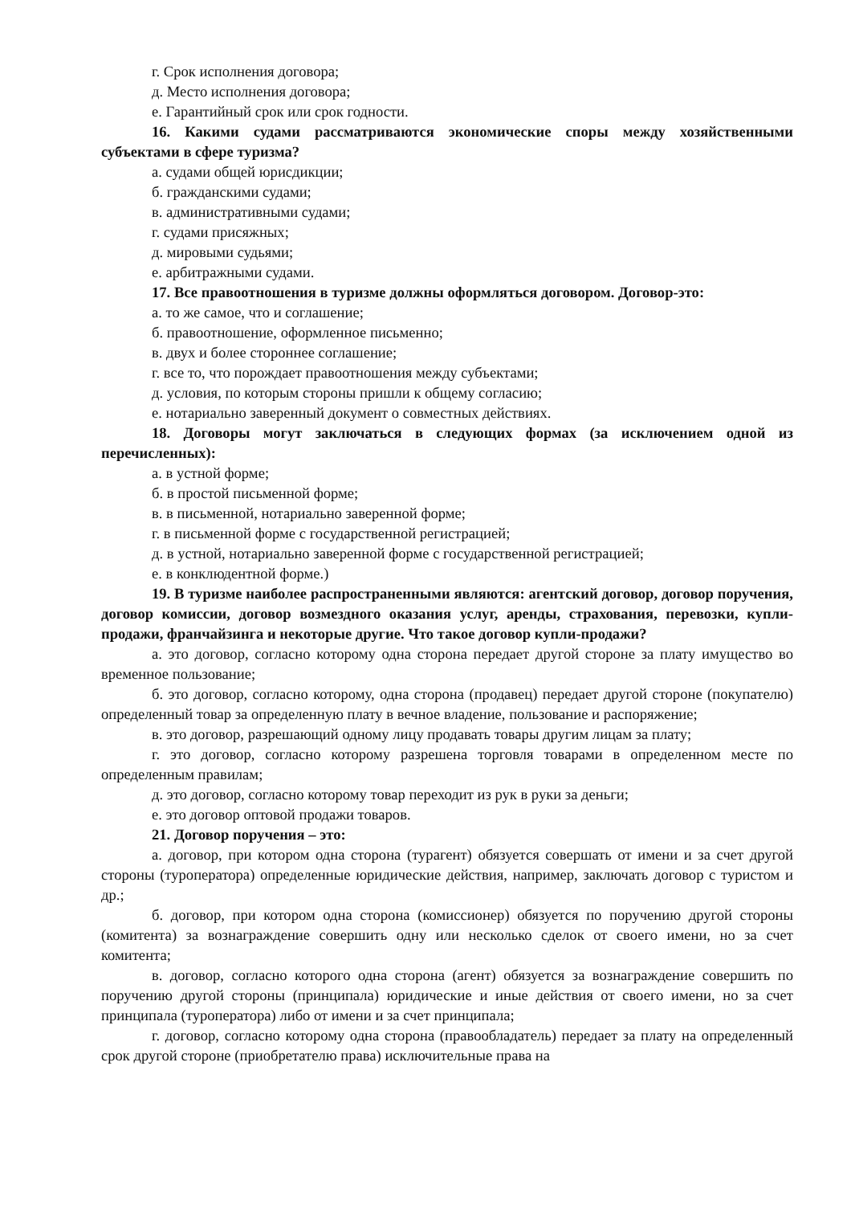г. Срок исполнения договора;
д. Место исполнения договора;
е. Гарантийный срок или срок годности.
16. Какими судами рассматриваются экономические споры между хозяйственными субъектами в сфере туризма?
а. судами общей юрисдикции;
б. гражданскими судами;
в. административными судами;
г. судами присяжных;
д. мировыми судьями;
е. арбитражными судами.
17. Все правоотношения в туризме должны оформляться договором. Договор-это:
а. то же самое, что и соглашение;
б. правоотношение, оформленное письменно;
в. двух и более стороннее соглашение;
г. все то, что порождает правоотношения между субъектами;
д. условия, по которым стороны пришли к общему согласию;
е. нотариально заверенный документ о совместных действиях.
18. Договоры могут заключаться в следующих формах (за исключением одной из перечисленных):
а. в устной форме;
б. в простой письменной форме;
в. в письменной, нотариально заверенной форме;
г. в письменной форме с государственной регистрацией;
д. в устной, нотариально заверенной форме с государственной регистрацией;
е. в конклюдентной форме.)
19. В туризме наиболее распространенными являются: агентский договор, договор поручения, договор комиссии, договор возмездного оказания услуг, аренды, страхования, перевозки, купли-продажи, франчайзинга и некоторые другие. Что такое договор купли-продажи?
а. это договор, согласно которому одна сторона передает другой стороне за плату имущество во временное пользование;
б. это договор, согласно которому, одна сторона (продавец) передает другой стороне (покупателю) определенный товар за определенную плату в вечное владение, пользование и распоряжение;
в. это договор, разрешающий одному лицу продавать товары другим лицам за плату;
г. это договор, согласно которому разрешена торговля товарами в определенном месте по определенным правилам;
д. это договор, согласно которому товар переходит из рук в руки за деньги;
е. это договор оптовой продажи товаров.
21. Договор поручения – это:
а. договор, при котором одна сторона (турагент) обязуется совершать от имени и за счет другой стороны (туроператора) определенные юридические действия, например, заключать договор с туристом и др.;
б. договор, при котором одна сторона (комиссионер) обязуется по поручению другой стороны (комитента) за вознаграждение совершить одну или несколько сделок от своего имени, но за счет комитента;
в. договор, согласно которого одна сторона (агент) обязуется за вознаграждение совершить по поручению другой стороны (принципала) юридические и иные действия от своего имени, но за счет принципала (туроператора) либо от имени и за счет принципала;
г. договор, согласно которому одна сторона (правообладатель) передает за плату на определенный срок другой стороне (приобретателю права) исключительные права на